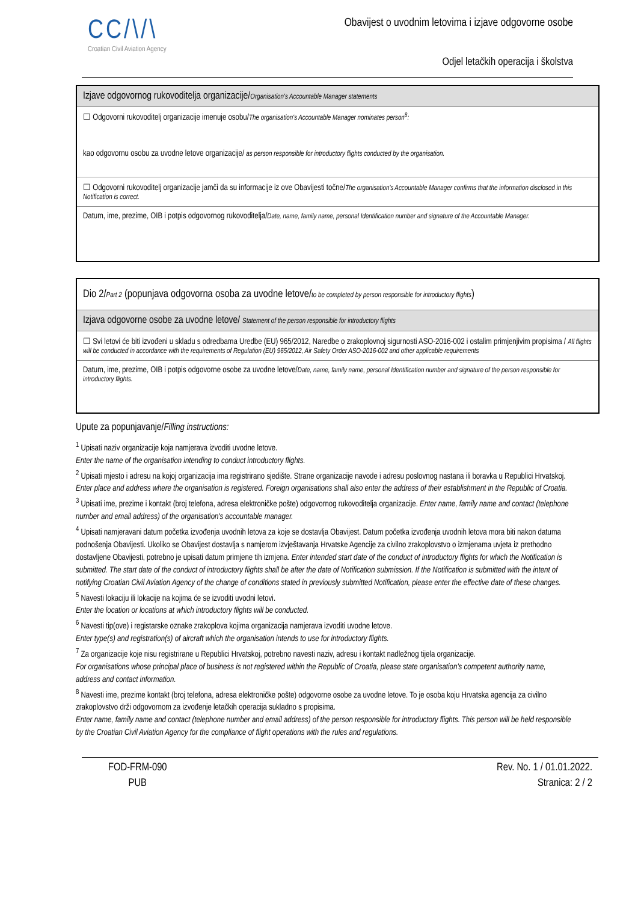CC/\/\
Croatian Civil Aviation Agency
Obavijest o uvodnim letovima i izjave odgovorne osobe
Odjel letačkih operacija i školstva
Izjave odgovornog rukovoditelja organizacije/Organisation's Accountable Manager statements
☐ Odgovorni rukovoditelj organizacije imenuje osobu/The organisation's Accountable Manager nominates person<sup>8</sup>:
kao odgovornu osobu za uvodne letove organizacije/ as person responsible for introductory flights conducted by the organisation.
☐ Odgovorni rukovoditelj organizacije jamči da su informacije iz ove Obavijesti točne/The organisation's Accountable Manager confirms that the information disclosed in this Notification is correct.
Datum, ime, prezime, OIB i potpis odgovornog rukovoditelja/Date, name, family name, personal Identification number and signature of the Accountable Manager.
Dio 2/Part 2 (popunjava odgovorna osoba za uvodne letove/to be completed by person responsible for introductory flights)
Izjava odgovorne osobe za uvodne letove/ Statement of the person responsible for introductory flights
☐ Svi letovi će biti izvođeni u skladu s odredbama Uredbe (EU) 965/2012, Naredbe o zrakoplovnoj sigurnosti ASO-2016-002 i ostalim primjenjivim propisima / All flights will be conducted in accordance with the requirements of Regulation (EU) 965/2012, Air Safety Order ASO-2016-002 and other applicable requirements
Datum, ime, prezime, OIB i potpis odgovorne osobe za uvodne letove/Date, name, family name, personal Identification number and signature of the person responsible for introductory flights.
Upute za popunjavanje/Filling instructions:
<sup>1</sup> Upisati naziv organizacije koja namjerava izvoditi uvodne letove.
Enter the name of the organisation intending to conduct introductory flights.
<sup>2</sup> Upisati mjesto i adresu na kojoj organizacija ima registrirano sjedište. Strane organizacije navode i adresu poslovnog nastana ili boravka u Republici Hrvatskoj.
Enter place and address where the organisation is registered. Foreign organisations shall also enter the address of their establishment in the Republic of Croatia.
<sup>3</sup> Upisati ime, prezime i kontakt (broj telefona, adresa elektroničke pošte) odgovornog rukovoditelja organizacije. Enter name, family name and contact (telephone number and email address) of the organisation's accountable manager.
<sup>4</sup> Upisati namjeravani datum početka izvođenja uvodnih letova za koje se dostavlja Obavijest. Datum početka izvođenja uvodnih letova mora biti nakon datuma podnošenja Obavijesti. Ukoliko se Obavijest dostavlja s namjerom izvještavanja Hrvatske Agencije za civilno zrakoplovstvo o izmjenama uvjeta iz prethodno dostavljene Obavijesti, potrebno je upisati datum primjene tih izmjena. Enter intended start date of the conduct of introductory flights for which the Notification is submitted. The start date of the conduct of introductory flights shall be after the date of Notification submission. If the Notification is submitted with the intent of notifying Croatian Civil Aviation Agency of the change of conditions stated in previously submitted Notification, please enter the effective date of these changes.
<sup>5</sup> Navesti lokaciju ili lokacije na kojima će se izvoditi uvodni letovi.
Enter the location or locations at which introductory flights will be conducted.
<sup>6</sup> Navesti tip(ove) i registarske oznake zrakoplova kojima organizacija namjerava izvoditi uvodne letove.
Enter type(s) and registration(s) of aircraft which the organisation intends to use for introductory flights.
<sup>7</sup> Za organizacije koje nisu registrirane u Republici Hrvatskoj, potrebno navesti naziv, adresu i kontakt nadležnog tijela organizacije.
For organisations whose principal place of business is not registered within the Republic of Croatia, please state organisation's competent authority name, address and contact information.
<sup>8</sup> Navesti ime, prezime kontakt (broj telefona, adresa elektroničke pošte) odgovorne osobe za uvodne letove. To je osoba koju Hrvatska agencija za civilno zrakoplovstvo drži odgovornom za izvođenje letačkih operacija sukladno s propisima.
Enter name, family name and contact (telephone number and email address) of the person responsible for introductory flights. This person will be held responsible by the Croatian Civil Aviation Agency for the compliance of flight operations with the rules and regulations.
FOD-FRM-090
PUB
Rev. No. 1 / 01.01.2022.
Stranica: 2 / 2